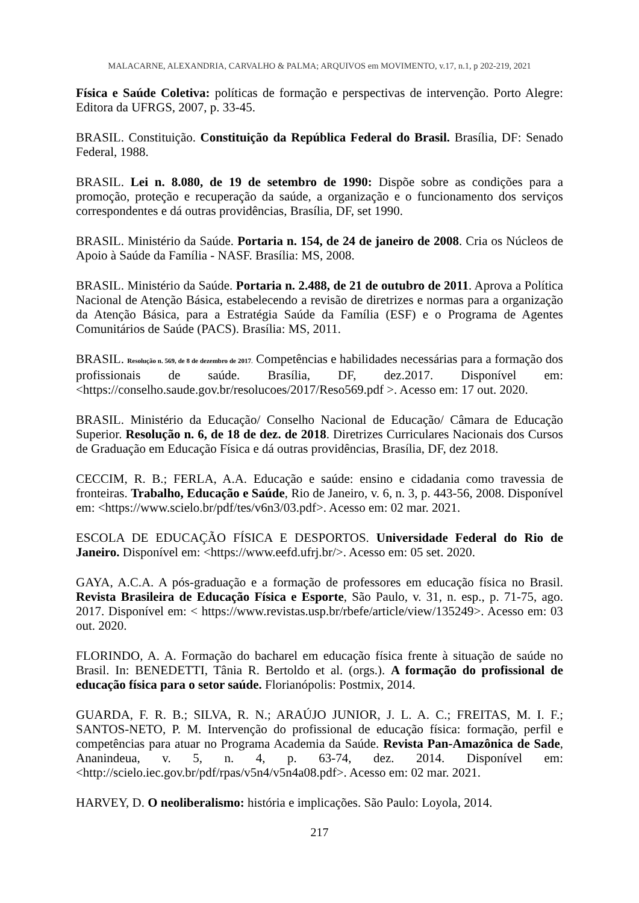MALACARNE, ALEXANDRIA, CARVALHO & PALMA; ARQUIVOS em MOVIMENTO, v.17, n.1, p 202-219, 2021
Física e Saúde Coletiva: políticas de formação e perspectivas de intervenção. Porto Alegre: Editora da UFRGS, 2007, p. 33-45.
BRASIL. Constituição. Constituição da República Federal do Brasil. Brasília, DF: Senado Federal, 1988.
BRASIL. Lei n. 8.080, de 19 de setembro de 1990: Dispõe sobre as condições para a promoção, proteção e recuperação da saúde, a organização e o funcionamento dos serviços correspondentes e dá outras providências, Brasília, DF, set 1990.
BRASIL. Ministério da Saúde. Portaria n. 154, de 24 de janeiro de 2008. Cria os Núcleos de Apoio à Saúde da Família - NASF. Brasília: MS, 2008.
BRASIL. Ministério da Saúde. Portaria n. 2.488, de 21 de outubro de 2011. Aprova a Política Nacional de Atenção Básica, estabelecendo a revisão de diretrizes e normas para a organização da Atenção Básica, para a Estratégia Saúde da Família (ESF) e o Programa de Agentes Comunitários de Saúde (PACS). Brasília: MS, 2011.
BRASIL. Resolução n. 569, de 8 de dezembro de 2017. Competências e habilidades necessárias para a formação dos profissionais de saúde. Brasília, DF, dez.2017. Disponível em: <https://conselho.saude.gov.br/resolucoes/2017/Reso569.pdf >. Acesso em: 17 out. 2020.
BRASIL. Ministério da Educação/ Conselho Nacional de Educação/ Câmara de Educação Superior. Resolução n. 6, de 18 de dez. de 2018. Diretrizes Curriculares Nacionais dos Cursos de Graduação em Educação Física e dá outras providências, Brasília, DF, dez 2018.
CECCIM, R. B.; FERLA, A.A. Educação e saúde: ensino e cidadania como travessia de fronteiras. Trabalho, Educação e Saúde, Rio de Janeiro, v. 6, n. 3, p. 443-56, 2008. Disponível em: <https://www.scielo.br/pdf/tes/v6n3/03.pdf>. Acesso em: 02 mar. 2021.
ESCOLA DE EDUCAÇÃO FÍSICA E DESPORTOS. Universidade Federal do Rio de Janeiro. Disponível em: <https://www.eefd.ufrj.br/>. Acesso em: 05 set. 2020.
GAYA, A.C.A. A pós-graduação e a formação de professores em educação física no Brasil. Revista Brasileira de Educação Física e Esporte, São Paulo, v. 31, n. esp., p. 71-75, ago. 2017. Disponível em: < https://www.revistas.usp.br/rbefe/article/view/135249>. Acesso em: 03 out. 2020.
FLORINDO, A. A. Formação do bacharel em educação física frente à situação de saúde no Brasil. In: BENEDETTI, Tânia R. Bertoldo et al. (orgs.). A formação do profissional de educação física para o setor saúde. Florianópolis: Postmix, 2014.
GUARDA, F. R. B.; SILVA, R. N.; ARAÚJO JUNIOR, J. L. A. C.; FREITAS, M. I. F.; SANTOS-NETO, P. M. Intervenção do profissional de educação física: formação, perfil e competências para atuar no Programa Academia da Saúde. Revista Pan-Amazônica de Sade, Ananindeua, v. 5, n. 4, p. 63-74, dez. 2014. Disponível em: <http://scielo.iec.gov.br/pdf/rpas/v5n4/v5n4a08.pdf>. Acesso em: 02 mar. 2021.
HARVEY, D. O neoliberalismo: história e implicações. São Paulo: Loyola, 2014.
217